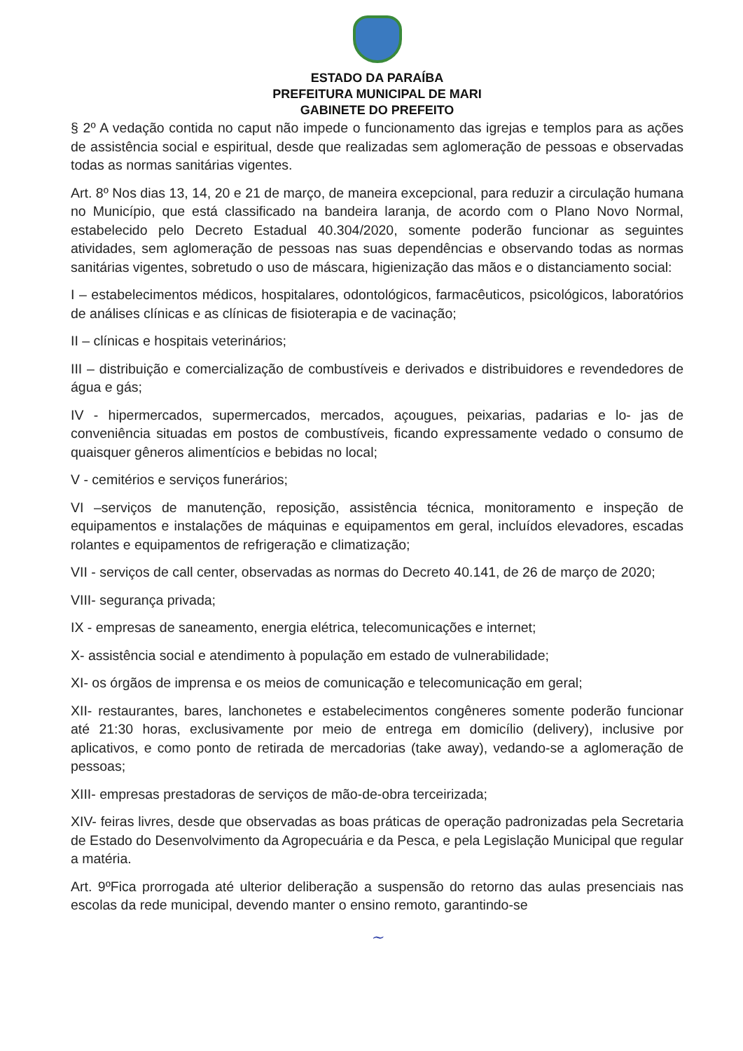ESTADO DA PARAÍBA
PREFEITURA MUNICIPAL DE MARI
GABINETE DO PREFEITO
§ 2º A vedação contida no caput não impede o funcionamento das igrejas e templos para as ações de assistência social e espiritual, desde que realizadas sem aglomeração de pessoas e observadas todas as normas sanitárias vigentes.
Art. 8º Nos dias 13, 14, 20 e 21 de março, de maneira excepcional, para reduzir a circulação humana no Município, que está classificado na bandeira laranja, de acordo com o Plano Novo Normal, estabelecido pelo Decreto Estadual 40.304/2020, somente poderão funcionar as seguintes atividades, sem aglomeração de pessoas nas suas dependências e observando todas as normas sanitárias vigentes, sobretudo o uso de máscara, higienização das mãos e o distanciamento social:
I – estabelecimentos médicos, hospitalares, odontológicos, farmacêuticos, psicológicos, laboratórios de análises clínicas e as clínicas de fisioterapia e de vacinação;
II – clínicas e hospitais veterinários;
III – distribuição e comercialização de combustíveis e derivados e distribuidores e revendedores de água e gás;
IV - hipermercados, supermercados, mercados, açougues, peixarias, padarias e lo- jas de conveniência situadas em postos de combustíveis, ficando expressamente vedado o consumo de quaisquer gêneros alimentícios e bebidas no local;
V - cemitérios e serviços funerários;
VI –serviços de manutenção, reposição, assistência técnica, monitoramento e inspeção de equipamentos e instalações de máquinas e equipamentos em geral, incluídos elevadores, escadas rolantes e equipamentos de refrigeração e climatização;
VII - serviços de call center, observadas as normas do Decreto 40.141, de 26 de março de 2020;
VIII- segurança privada;
IX - empresas de saneamento, energia elétrica, telecomunicações e internet;
X- assistência social e atendimento à população em estado de vulnerabilidade;
XI- os órgãos de imprensa e os meios de comunicação e telecomunicação em geral;
XII- restaurantes, bares, lanchonetes e estabelecimentos congêneres somente poderão funcionar até 21:30 horas, exclusivamente por meio de entrega em domicílio (delivery), inclusive por aplicativos, e como ponto de retirada de mercadorias (take away), vedando-se a aglomeração de pessoas;
XIII- empresas prestadoras de serviços de mão-de-obra terceirizada;
XIV- feiras livres, desde que observadas as boas práticas de operação padronizadas pela Secretaria de Estado do Desenvolvimento da Agropecuária e da Pesca, e pela Legislação Municipal que regular a matéria.
Art. 9ºFica prorrogada até ulterior deliberação a suspensão do retorno das aulas presenciais nas escolas da rede municipal, devendo manter o ensino remoto, garantindo-se
~